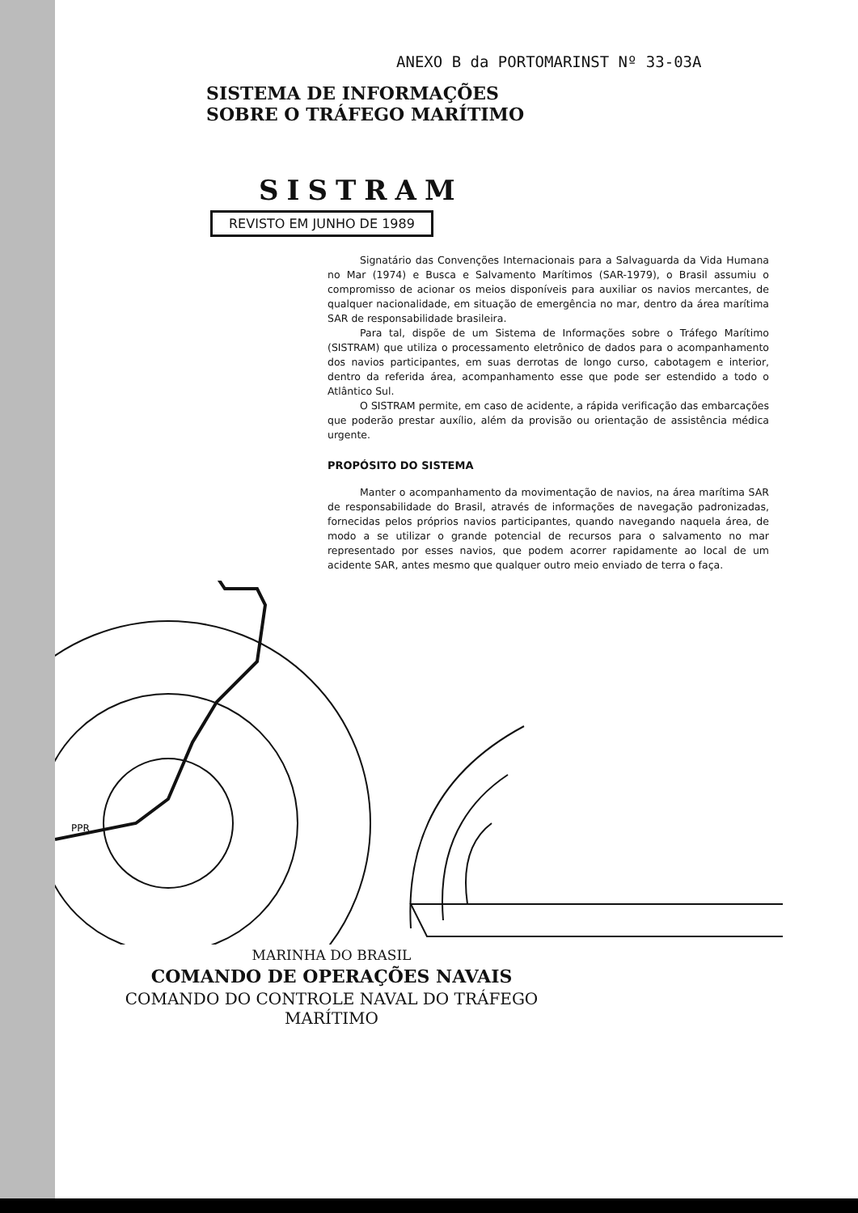ANEXO B da PORTOMARINST Nº 33-03A
SISTEMA DE INFORMAÇÕES
SOBRE O TRÁFEGO MARÍTIMO
SISTRAM
REVISTO EM JUNHO DE 1989
Signatário das Convenções Internacionais para a Salvaguarda da Vida Humana no Mar (1974) e Busca e Salvamento Marítimos (SAR-1979), o Brasil assumiu o compromisso de acionar os meios disponíveis para auxiliar os navios mercantes, de qualquer nacionalidade, em situação de emergência no mar, dentro da área marítima SAR de responsabilidade brasileira.
Para tal, dispõe de um Sistema de Informações sobre o Tráfego Marítimo (SISTRAM) que utiliza o processamento eletrônico de dados para o acompanhamento dos navios participantes, em suas derrotas de longo curso, cabotagem e interior, dentro da referida área, acompanhamento esse que pode ser estendido a todo o Atlântico Sul.
O SISTRAM permite, em caso de acidente, a rápida verificação das embarcações que poderão prestar auxílio, além da provisão ou orientação de assistência médica urgente.
PROPÓSITO DO SISTEMA
Manter o acompanhamento da movimentação de navios, na área marítima SAR de responsabilidade do Brasil, através de informações de navegação padronizadas, fornecidas pelos próprios navios participantes, quando navegando naquela área, de modo a se utilizar o grande potencial de recursos para o salvamento no mar representado por esses navios, que podem acorrer rapidamente ao local de um acidente SAR, antes mesmo que qualquer outro meio enviado de terra o faça.
PPR
MARINHA DO BRASIL
COMANDO DE OPERAÇÕES NAVAIS
COMANDO DO CONTROLE NAVAL DO TRÁFEGO MARÍTIMO